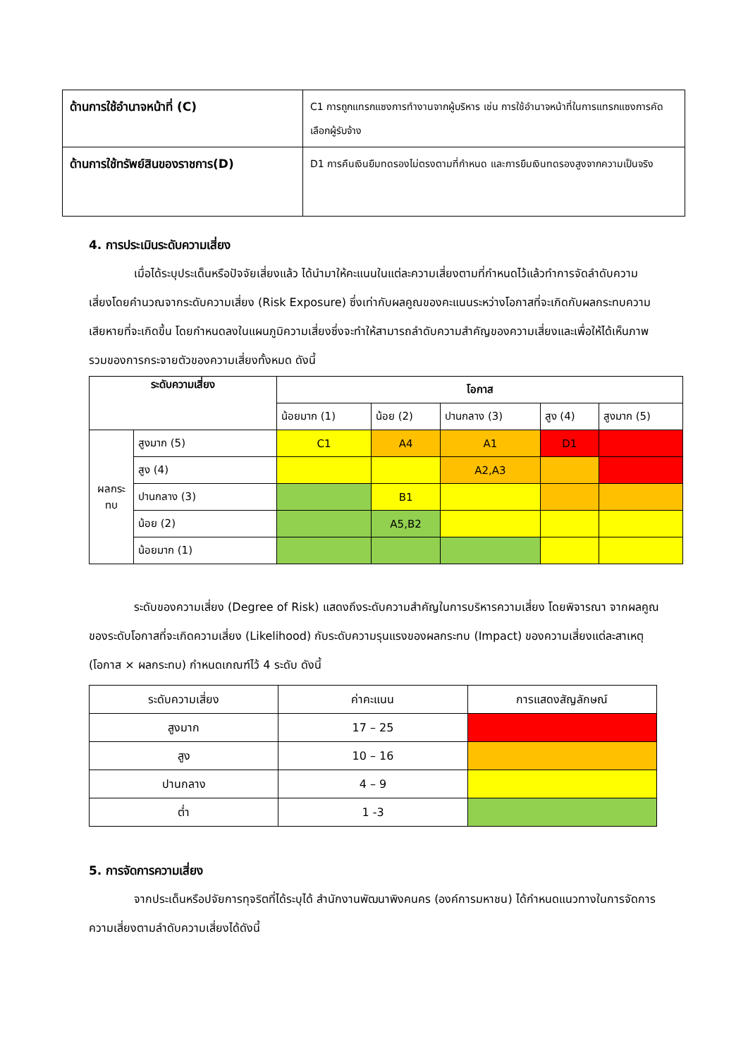| ด้านการใช้อำนาจหน้าที่ (C) | C1 การถูกแทรกแซงการทำงานจากผู้บริหาร เช่น การใช้อำนาจหน้าที่ในการแทรกแซงการคัดเลือกผู้รับจ้าง |
| ด้านการใช้ทรัพย์สินของราชการ(D) | D1 การคืนเงินยืมทดรองไม่ตรงตามที่กำหนด และการยืมเงินทดรองสูงจากความเป็นจริง |
4. การประเมินระดับความเสี่ยง
เมื่อได้ระบุประเด็นหรือปัจจัยเสี่ยงแล้ว ได้นำมาให้คะแนนในแต่ละความเสี่ยงตามที่กำหนดไว้แล้วทำการจัดลำดับความเสี่ยงโดยคำนวณจากระดับความเสี่ยง (Risk Exposure) ซึ่งเท่ากับผลคูณของคะแนนระหว่างโอกาสที่จะเกิดกับผลกระทบความเสียหายที่จะเกิดขึ้น โดยกำหนดลงในแผนภูมิความเสี่ยงซึ่งจะทำให้สามารถลำดับความสำคัญของความเสี่ยงและเพื่อให้ได้เห็นภาพรวมของการกระจายตัวของความเสี่ยงทั้งหมด ดังนี้
| ระดับความเสี่ยง | | โอกาส | | | | |
| --- | --- | --- | --- | --- | --- | --- |
| | | น้อยมาก (1) | น้อย (2) | ปานกลาง (3) | สูง (4) | สูงมาก (5) |
| ผลกระทบ | สูงมาก (5) | C1 | A4 | A1 | D1 | |
| | สูง (4) | | | A2,A3 | | |
| | ปานกลาง (3) | | B1 | | | |
| | น้อย (2) | | A5,B2 | | | |
| | น้อยมาก (1) | | | | | |
ระดับของความเสี่ยง (Degree of Risk) แสดงถึงระดับความสำคัญในการบริหารความเสี่ยง โดยพิจารณา จากผลคูณของระดับโอกาสที่จะเกิดความเสี่ยง (Likelihood) กับระดับความรุนแรงของผลกระทบ (Impact) ของความเสี่ยงแต่ละสาเหตุ (โอกาส × ผลกระทบ) กำหนดเกณฑ์ไว้ 4 ระดับ ดังนี้
| ระดับความเสี่ยง | ค่าคะแนน | การแสดงสัญลักษณ์ |
| --- | --- | --- |
| สูงมาก | 17 – 25 | |
| สูง | 10 – 16 | |
| ปานกลาง | 4 – 9 | |
| ต่ำ | 1 -3 | |
5. การจัดการความเสี่ยง
จากประเด็นหรือปจัยการทุจริตที่ได้ระบุได้ สำนักงานพัฒนาพิงคนคร (องค์การมหาชน) ได้กำหนดแนวทางในการจัดการความเสี่ยงตามลำดับความเสี่ยงได้ดังนี้